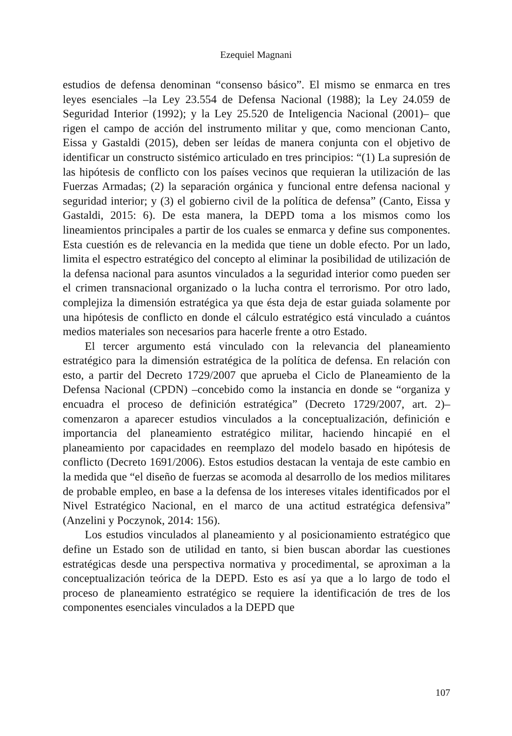Ezequiel Magnani
estudios de defensa denominan “consenso básico”. El mismo se enmarca en tres leyes esenciales –la Ley 23.554 de Defensa Nacional (1988); la Ley 24.059 de Seguridad Interior (1992); y la Ley 25.520 de Inteligencia Nacional (2001)– que rigen el campo de acción del instrumento militar y que, como mencionan Canto, Eissa y Gastaldi (2015), deben ser leídas de manera conjunta con el objetivo de identificar un constructo sistémico articulado en tres principios: “(1) La supresión de las hipótesis de conflicto con los países vecinos que requieran la utilización de las Fuerzas Armadas; (2) la separación orgánica y funcional entre defensa nacional y seguridad interior; y (3) el gobierno civil de la política de defensa” (Canto, Eissa y Gastaldi, 2015: 6). De esta manera, la DEPD toma a los mismos como los lineamientos principales a partir de los cuales se enmarca y define sus componentes. Esta cuestión es de relevancia en la medida que tiene un doble efecto. Por un lado, limita el espectro estratégico del concepto al eliminar la posibilidad de utilización de la defensa nacional para asuntos vinculados a la seguridad interior como pueden ser el crimen transnacional organizado o la lucha contra el terrorismo. Por otro lado, complejiza la dimensión estratégica ya que ésta deja de estar guiada solamente por una hipótesis de conflicto en donde el cálculo estratégico está vinculado a cuántos medios materiales son necesarios para hacerle frente a otro Estado.
El tercer argumento está vinculado con la relevancia del planeamiento estratégico para la dimensión estratégica de la política de defensa. En relación con esto, a partir del Decreto 1729/2007 que aprueba el Ciclo de Planeamiento de la Defensa Nacional (CPDN) –concebido como la instancia en donde se “organiza y encuadra el proceso de definición estratégica” (Decreto 1729/2007, art. 2)– comenzaron a aparecer estudios vinculados a la conceptualización, definición e importancia del planeamiento estratégico militar, haciendo hincapié en el planeamiento por capacidades en reemplazo del modelo basado en hipótesis de conflicto (Decreto 1691/2006). Estos estudios destacan la ventaja de este cambio en la medida que “el diseño de fuerzas se acomoda al desarrollo de los medios militares de probable empleo, en base a la defensa de los intereses vitales identificados por el Nivel Estratégico Nacional, en el marco de una actitud estratégica defensiva” (Anzelini y Poczynok, 2014: 156).
Los estudios vinculados al planeamiento y al posicionamiento estratégico que define un Estado son de utilidad en tanto, si bien buscan abordar las cuestiones estratégicas desde una perspectiva normativa y procedimental, se aproximan a la conceptualización teórica de la DEPD. Esto es así ya que a lo largo de todo el proceso de planeamiento estratégico se requiere la identificación de tres de los componentes esenciales vinculados a la DEPD que
107